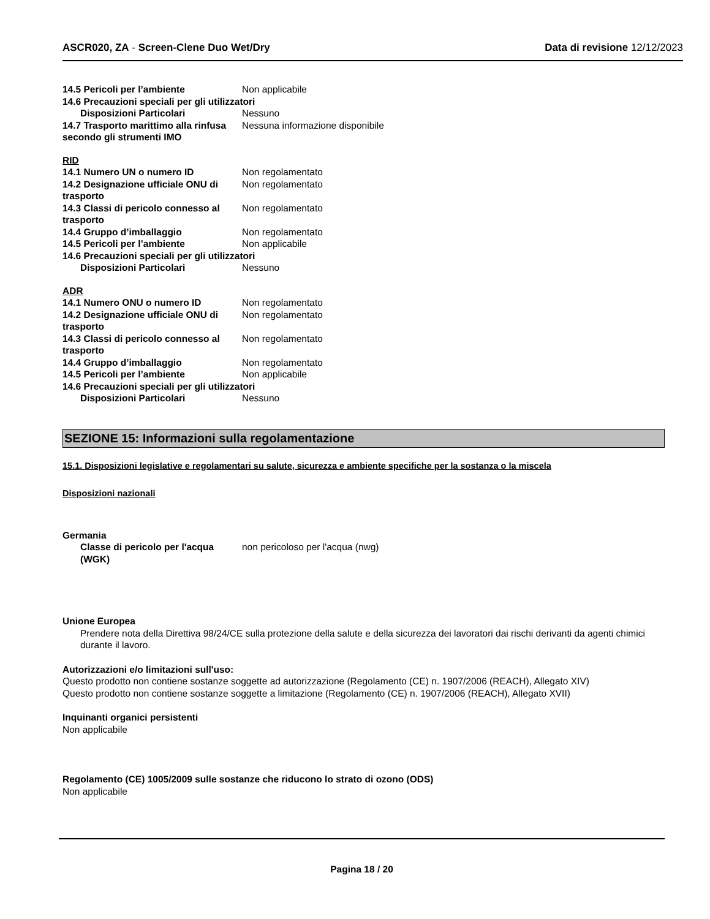ASCR020, ZA - Screen-Clene Duo Wet/Dry Data di revisione 12/12/2023
14.5 Pericoli per l’ambiente Non applicabile
14.6 Precauzioni speciali per gli utilizzatori
Disposizioni Particolari Nessuno
14.7 Trasporto marittimo alla rinfusa secondo gli strumenti IMO
Nessuna informazione disponibile
RID
14.1 Numero UN o numero ID Non regolamentato
14.2 Designazione ufficiale ONU di trasporto
Non regolamentato
14.3 Classi di pericolo connesso al trasporto
Non regolamentato
14.4 Gruppo d’imballaggio Non regolamentato
14.5 Pericoli per l’ambiente Non applicabile
14.6 Precauzioni speciali per gli utilizzatori
Disposizioni Particolari Nessuno
ADR
14.1 Numero ONU o numero ID Non regolamentato
14.2 Designazione ufficiale ONU di trasporto
Non regolamentato
14.3 Classi di pericolo connesso al trasporto
Non regolamentato
14.4 Gruppo d’imballaggio Non regolamentato
14.5 Pericoli per l’ambiente Non applicabile
14.6 Precauzioni speciali per gli utilizzatori
Disposizioni Particolari Nessuno
SEZIONE 15: Informazioni sulla regolamentazione
15.1. Disposizioni legislative e regolamentari su salute, sicurezza e ambiente specifiche per la sostanza o la miscela
Disposizioni nazionali
Germania
Classe di pericolo per l'acqua (WGK)
non pericoloso per l'acqua (nwg)
Unione Europea
Prendere nota della Direttiva 98/24/CE sulla protezione della salute e della sicurezza dei lavoratori dai rischi derivanti da agenti chimici durante il lavoro.
Autorizzazioni e/o limitazioni sull'uso:
Questo prodotto non contiene sostanze soggette ad autorizzazione (Regolamento (CE) n. 1907/2006 (REACH), Allegato XIV)
Questo prodotto non contiene sostanze soggette a limitazione (Regolamento (CE) n. 1907/2006 (REACH), Allegato XVII)
Inquinanti organici persistenti
Non applicabile
Regolamento (CE) 1005/2009 sulle sostanze che riducono lo strato di ozono (ODS)
Non applicabile
Pagina 18 / 20